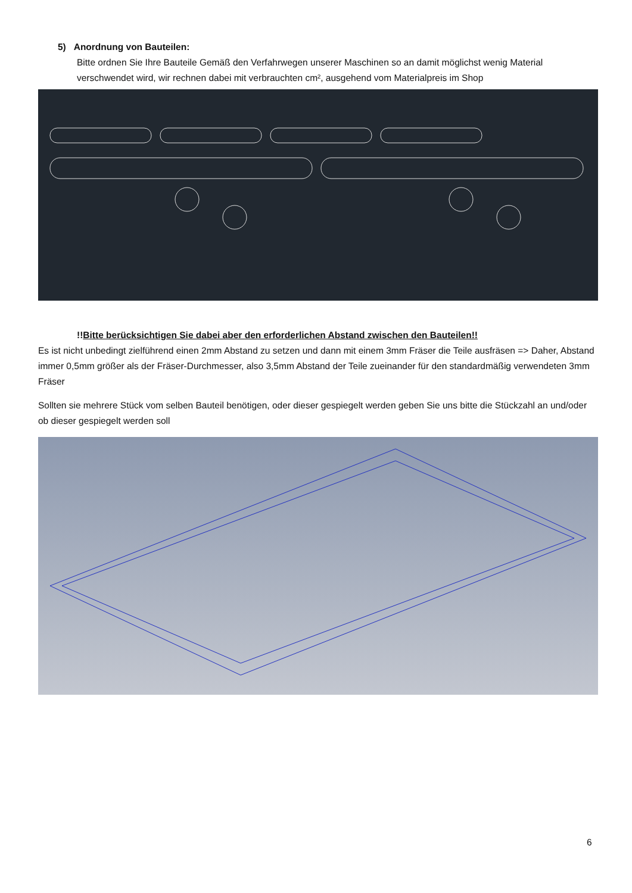5) Anordnung von Bauteilen:
Bitte ordnen Sie Ihre Bauteile Gemäß den Verfahrwegen unserer Maschinen so an damit möglichst wenig Material verschwendet wird, wir rechnen dabei mit verbrauchten cm², ausgehend vom Materialpreis im Shop
!!Bitte berücksichtigen Sie dabei aber den erforderlichen Abstand zwischen den Bauteilen!!
Es ist nicht unbedingt zielführend einen 2mm Abstand zu setzen und dann mit einem 3mm Fräser die Teile ausfräsen => Daher, Abstand immer 0,5mm größer als der Fräser-Durchmesser, also 3,5mm Abstand der Teile zueinander für den standardmäßig verwendeten 3mm Fräser
Sollten sie mehrere Stück vom selben Bauteil benötigen, oder dieser gespiegelt werden geben Sie uns bitte die Stückzahl an und/oder ob dieser gespiegelt werden soll
6